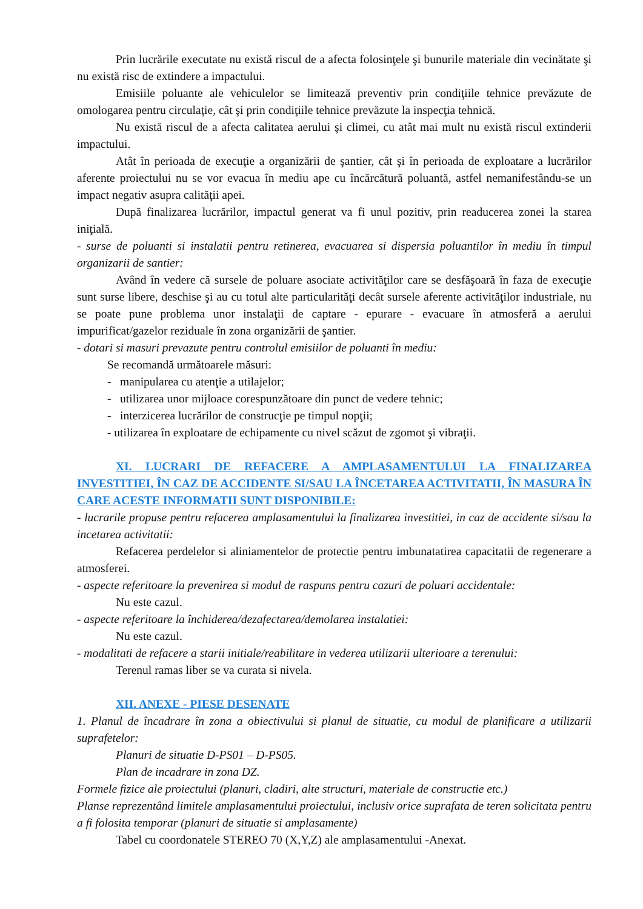Prin lucrările executate nu există riscul de a afecta folosinţele şi bunurile materiale din vecinătate şi nu există risc de extindere a impactului.
Emisiile poluante ale vehiculelor se limitează preventiv prin condiţiile tehnice prevăzute de omologarea pentru circulaţie, cât şi prin condiţiile tehnice prevăzute la inspecţia tehnică.
Nu există riscul de a afecta calitatea aerului şi climei, cu atât mai mult nu există riscul extinderii impactului.
Atât în perioada de execuţie a organizării de şantier, cât şi în perioada de exploatare a lucrărilor aferente proiectului nu se vor evacua în mediu ape cu încărcătură poluantă, astfel nemanifestându-se un impact negativ asupra calităţii apei.
După finalizarea lucrărilor, impactul generat va fi unul pozitiv, prin readucerea zonei la starea iniţială.
- surse de poluanti si instalatii pentru retinerea, evacuarea si dispersia poluantilor în mediu în timpul organizarii de santier:
Având în vedere că sursele de poluare asociate activităţilor care se desfăşoară în faza de execuţie sunt surse libere, deschise şi au cu totul alte particularităţi decât sursele aferente activităţilor industriale, nu se poate pune problema unor instalaţii de captare - epurare - evacuare în atmosferă a aerului impurificat/gazelor reziduale în zona organizării de şantier.
- dotari si masuri prevazute pentru controlul emisiilor de poluanti în mediu:
Se recomandă următoarele măsuri:
- manipularea cu atenţie a utilajelor;
- utilizarea unor mijloace corespunzătoare din punct de vedere tehnic;
- interzicerea lucrărilor de construcţie pe timpul nopţii;
- utilizarea în exploatare de echipamente cu nivel scăzut de zgomot şi vibraţii.
XI. LUCRARI DE REFACERE A AMPLASAMENTULUI LA FINALIZAREA INVESTITIEI, ÎN CAZ DE ACCIDENTE SI/SAU LA ÎNCETAREA ACTIVITATII, ÎN MASURA ÎN CARE ACESTE INFORMATII SUNT DISPONIBILE:
- lucrarile propuse pentru refacerea amplasamentului la finalizarea investitiei, in caz de accidente si/sau la incetarea activitatii:
Refacerea perdelelor si aliniamentelor de protectie pentru imbunatatirea capacitatii de regenerare a atmosferei.
- aspecte referitoare la prevenirea si modul de raspuns pentru cazuri de poluari accidentale:
Nu este cazul.
- aspecte referitoare la închiderea/dezafectarea/demolarea instalatiei:
Nu este cazul.
- modalitati de refacere a starii initiale/reabilitare in vederea utilizarii ulterioare a terenului:
Terenul ramas liber se va curata si nivela.
XII. ANEXE - PIESE DESENATE
1. Planul de încadrare în zona a obiectivului si planul de situatie, cu modul de planificare a utilizarii suprafetelor:
Planuri de situatie D-PS01 – D-PS05.
Plan de incadrare in zona DZ.
Formele fizice ale proiectului (planuri, cladiri, alte structuri, materiale de constructie etc.)
Planse reprezentând limitele amplasamentului proiectului, inclusiv orice suprafata de teren solicitata pentru a fi folosita temporar (planuri de situatie si amplasamente)
Tabel cu coordonatele STEREO 70 (X,Y,Z) ale amplasamentului -Anexat.